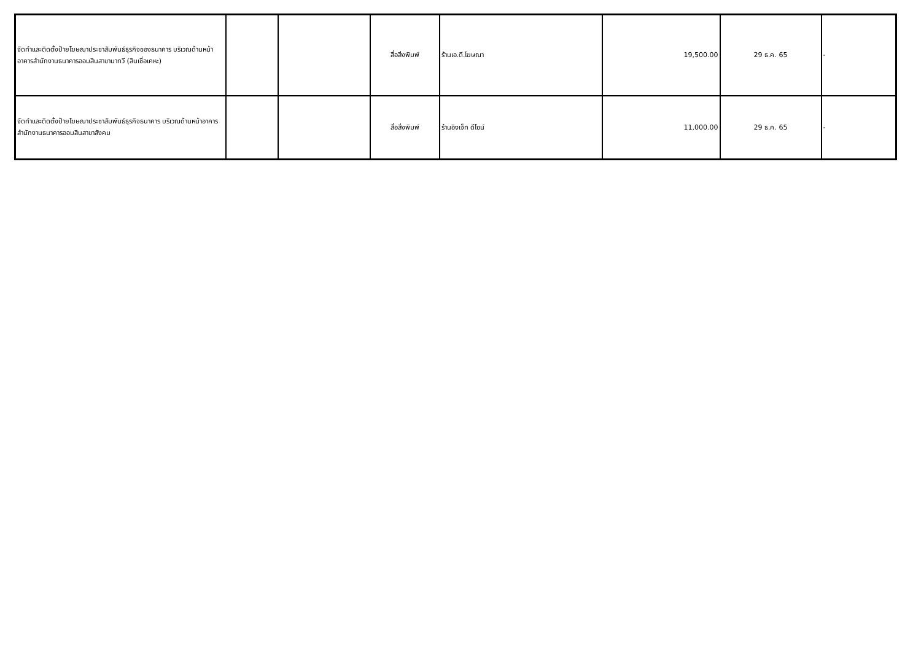| จัดทำและติดตั้งป้ายโฆษณาประชาสัมพันธ์ธุรกิจของธนาคาร บริเวณด้านหน้าอาคารสำนักงานธนาคารออมสินสาขานาทวี (สินเชื่อเคหะ) | | | สื่อสิ่งพิมพ์ | ร้านเอ.ดี.โฆษณา | 19,500.00 | 29 ธ.ค. 65 | - |
| จัดทำและติดตั้งป้ายโฆษณาประชาสัมพันธ์ธุรกิจธนาคาร บริเวณด้านหน้าอาคารสำนักงานธนาคารออมสินสาขาสังคม | | | สื่อสิ่งพิมพ์ | ร้านอิงเจ็ท ดีไซน์ | 11,000.00 | 29 ธ.ค. 65 | - |